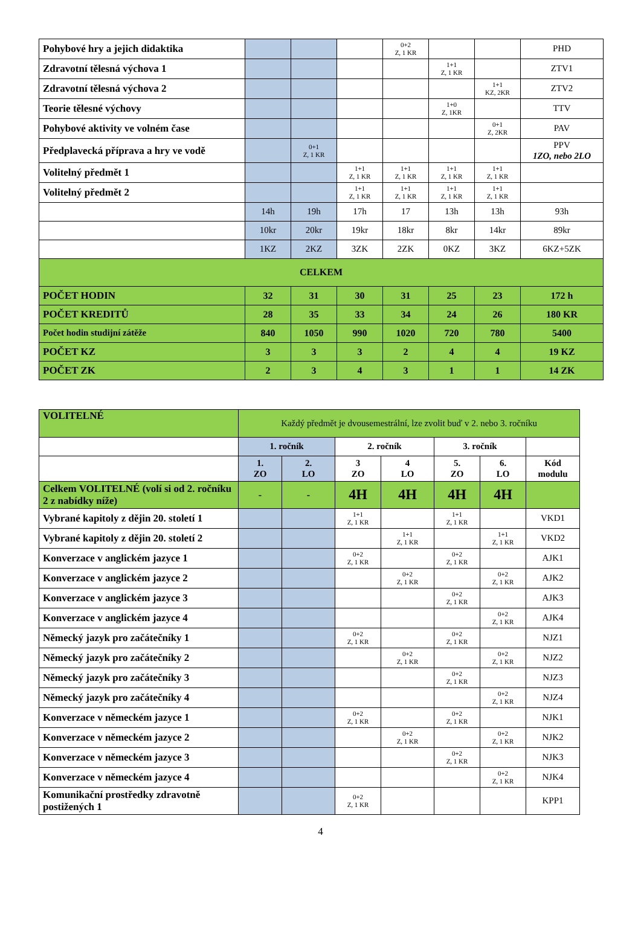| Pohybové hry a jejich didaktika | | | | 0+2 Z, 1 KR | | | PHD |
| Zdravotní tělesná výchova 1 | | | | | 1+1 Z, 1 KR | | ZTV1 |
| Zdravotní tělesná výchova 2 | | | | | | 1+1 KZ, 2KR | ZTV2 |
| Teorie tělesné výchovy | | | | | 1+0 Z, 1KR | | TTV |
| Pohybové aktivity ve volném čase | | | | | | 0+1 Z, 2KR | PAV |
| Předplavecká příprava a hry ve vodě | | 0+1 Z, 1 KR | | | | | PPV 1ZO, nebo 2LO |
| Volitelný předmět 1 | | | 1+1 Z, 1 KR | 1+1 Z, 1 KR | 1+1 Z, 1 KR | 1+1 Z, 1 KR | |
| Volitelný předmět 2 | | | 1+1 Z, 1 KR | 1+1 Z, 1 KR | 1+1 Z, 1 KR | 1+1 Z, 1 KR | |
| | 14h | 19h | 17h | 17 | 13h | 13h | 93h |
| | 10kr | 20kr | 19kr | 18kr | 8kr | 14kr | 89kr |
| | 1KZ | 2KZ | 3ZK | 2ZK | 0KZ | 3KZ | 6KZ+5ZK |
| CELKEM | | | | | | | |
| POČET HODIN | 32 | 31 | 30 | 31 | 25 | 23 | 172 h |
| POČET KREDITŮ | 28 | 35 | 33 | 34 | 24 | 26 | 180 KR |
| Počet hodin studijní zátěže | 840 | 1050 | 990 | 1020 | 720 | 780 | 5400 |
| POČET KZ | 3 | 3 | 3 | 2 | 4 | 4 | 19 KZ |
| POČET ZK | 2 | 3 | 4 | 3 | 1 | 1 | 14 ZK |
| VOLITELNÉ | Každý předmět je dvousemestrální, lze zvolit buď v 2. nebo 3. ročníku | | | | | | |
| | 1. ročník | | 2. ročník | | 3. ročník | | |
| | 1. ZO | 2. LO | 3 ZO | 4 LO | 5. ZO | 6. LO | Kód modulu |
| Celkem VOLITELNÉ (volí si od 2. ročníku 2 z nabídky níže) | - | - | 4H | 4H | 4H | 4H | |
| Vybrané kapitoly z dějin 20. století 1 | | | 1+1 Z, 1 KR | | 1+1 Z, 1 KR | | VKD1 |
| Vybrané kapitoly z dějin 20. století 2 | | | | 1+1 Z, 1 KR | | 1+1 Z, 1 KR | VKD2 |
| Konverzace v anglickém jazyce 1 | | | 0+2 Z, 1 KR | | 0+2 Z, 1 KR | | AJK1 |
| Konverzace v anglickém jazyce 2 | | | | 0+2 Z, 1 KR | | 0+2 Z, 1 KR | AJK2 |
| Konverzace v anglickém jazyce 3 | | | | | 0+2 Z, 1 KR | | AJK3 |
| Konverzace v anglickém jazyce 4 | | | | | | 0+2 Z, 1 KR | AJK4 |
| Německý jazyk pro začátečníky 1 | | | 0+2 Z, 1 KR | | 0+2 Z, 1 KR | | NJZ1 |
| Německý jazyk pro začátečníky 2 | | | | 0+2 Z, 1 KR | | 0+2 Z, 1 KR | NJZ2 |
| Německý jazyk pro začátečníky 3 | | | | | 0+2 Z, 1 KR | | NJZ3 |
| Německý jazyk pro začátečníky 4 | | | | | | 0+2 Z, 1 KR | NJZ4 |
| Konverzace v německém jazyce 1 | | | 0+2 Z, 1 KR | | 0+2 Z, 1 KR | | NJK1 |
| Konverzace v německém jazyce 2 | | | | 0+2 Z, 1 KR | | 0+2 Z, 1 KR | NJK2 |
| Konverzace v německém jazyce 3 | | | | | 0+2 Z, 1 KR | | NJK3 |
| Konverzace v německém jazyce 4 | | | | | | 0+2 Z, 1 KR | NJK4 |
| Komunikační prostředky zdravotně postižených 1 | | | 0+2 Z, 1 KR | | | | KPP1 |
4